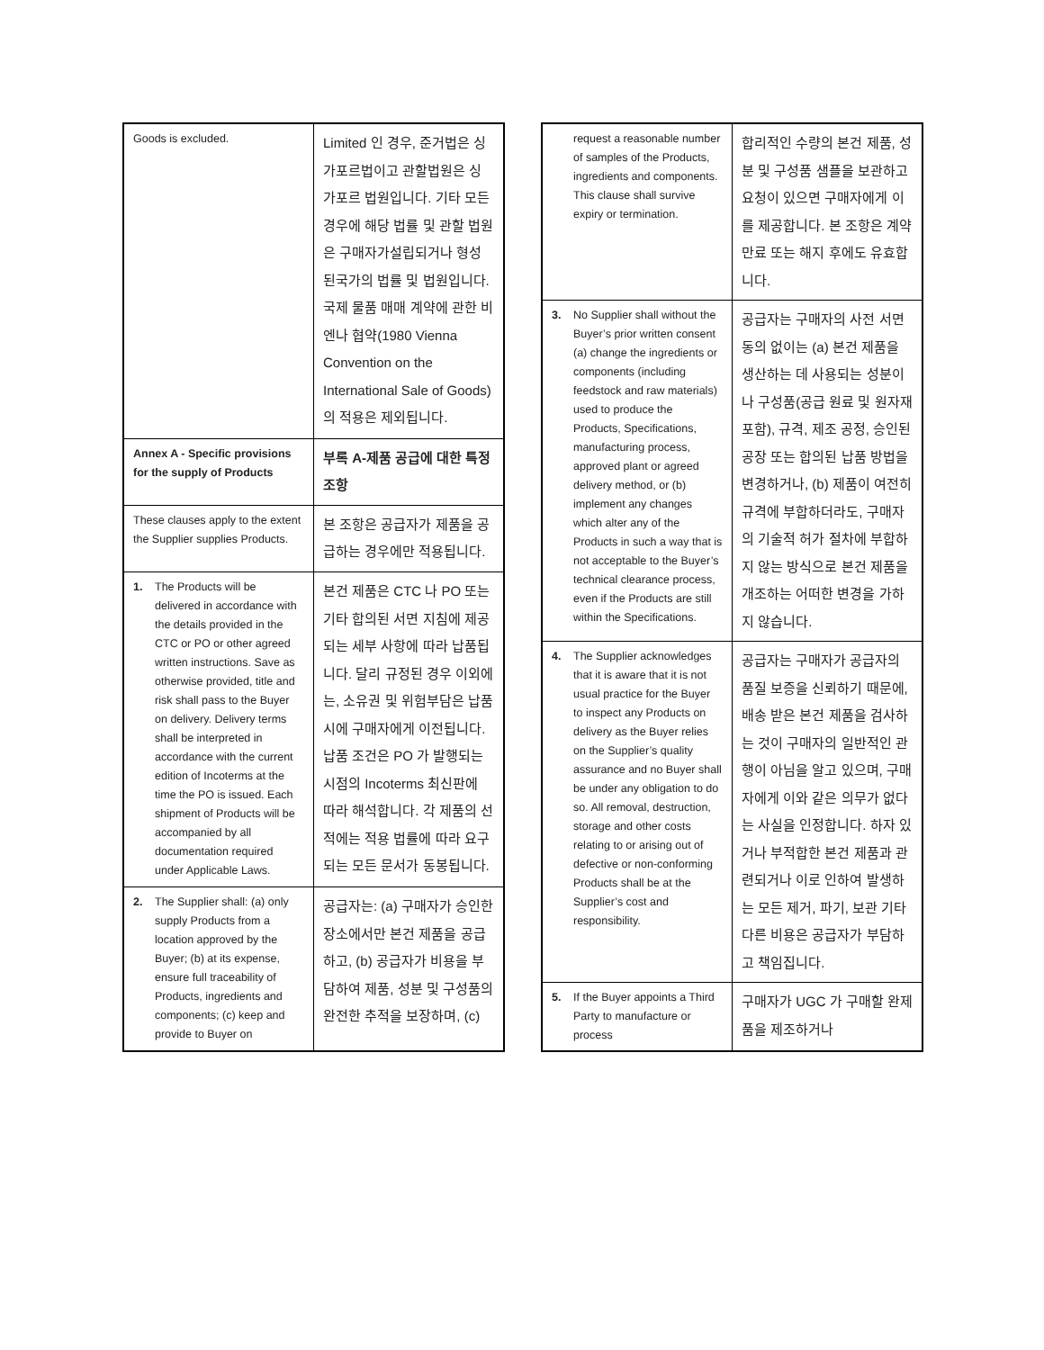| Goods is excluded. | Limited 인 경우, 준거법은 싱가포르법이고 관할법원은 싱가포르 법원입니다. 기타 모든 경우에 해당 법률 및 관할 법원은 구매자가설립되거나 형성된국가의 법률 및 법원입니다. 국제 물품 매매 계약에 관한 비엔나 협약(1980 Vienna Convention on the International Sale of Goods)의 적용은 제외됩니다. |
| Annex A - Specific provisions for the supply of Products | 부록 A-제품 공급에 대한 특정 조항 |
| These clauses apply to the extent the Supplier supplies Products. | 본 조항은 공급자가 제품을 공급하는 경우에만 적용됩니다. |
| 1. The Products will be delivered in accordance with the details provided in the CTC or PO or other agreed written instructions. Save as otherwise provided, title and risk shall pass to the Buyer on delivery. Delivery terms shall be interpreted in accordance with the current edition of Incoterms at the time the PO is issued. Each shipment of Products will be accompanied by all documentation required under Applicable Laws. | 본건 제품은 CTC 나 PO 또는 기타 합의된 서면 지침에 제공되는 세부 사항에 따라 납품됩니다. 달리 규정된 경우 이외에는, 소유권 및 위험부담은 납품시에 구매자에게 이전됩니다. 납품 조건은 PO 가 발행되는 시점의 Incoterms 최신판에 따라 해석합니다. 각 제품의 선적에는 적용 법률에 따라 요구되는 모든 문서가 동봉됩니다. |
| 2. The Supplier shall: (a) only supply Products from a location approved by the Buyer; (b) at its expense, ensure full traceability of Products, ingredients and components; (c) keep and provide to Buyer on | 공급자는: (a) 구매자가 승인한 장소에서만 본건 제품을 공급하고, (b) 공급자가 비용을 부담하여 제품, 성분 및 구성품의 완전한 추적을 보장하며, (c) |
| request a reasonable number of samples of the Products, ingredients and components. This clause shall survive expiry or termination. | 합리적인 수량의 본건 제품, 성분 및 구성품 샘플을 보관하고 요청이 있으면 구매자에게 이를 제공합니다. 본 조항은 계약 만료 또는 해지 후에도 유효합니다. |
| 3. No Supplier shall without the Buyer’s prior written consent (a) change the ingredients or components (including feedstock and raw materials) used to produce the Products, Specifications, manufacturing process, approved plant or agreed delivery method, or (b) implement any changes which alter any of the Products in such a way that is not acceptable to the Buyer’s technical clearance process, even if the Products are still within the Specifications. | 공급자는 구매자의 사전 서면 동의 없이는 (a) 본건 제품을 생산하는 데 사용되는 성분이나 구성품(공급 원료 및 원자재 포함), 규격, 제조 공정, 승인된 공장 또는 합의된 납품 방법을 변경하거나, (b) 제품이 여전히 규격에 부합하더라도, 구매자의 기술적 허가 절차에 부합하지 않는 방식으로 본건 제품을 개조하는 어떠한 변경을 가하지 않습니다. |
| 4. The Supplier acknowledges that it is aware that it is not usual practice for the Buyer to inspect any Products on delivery as the Buyer relies on the Supplier’s quality assurance and no Buyer shall be under any obligation to do so. All removal, destruction, storage and other costs relating to or arising out of defective or non-conforming Products shall be at the Supplier’s cost and responsibility. | 공급자는 구매자가 공급자의 품질 보증을 신뢰하기 때문에, 배송 받은 본건 제품을 검사하는 것이 구매자의 일반적인 관행이 아님을 알고 있으며, 구매자에게 이와 같은 의무가 없다는 사실을 인정합니다. 하자 있거나 부적합한 본건 제품과 관련되거나 이로 인하여 발생하는 모든 제거, 파기, 보관 기타 다른 비용은 공급자가 부담하고 책임집니다. |
| 5. If the Buyer appoints a Third Party to manufacture or process | 구매자가 UGC 가 구매할 완제품을 제조하거나 |